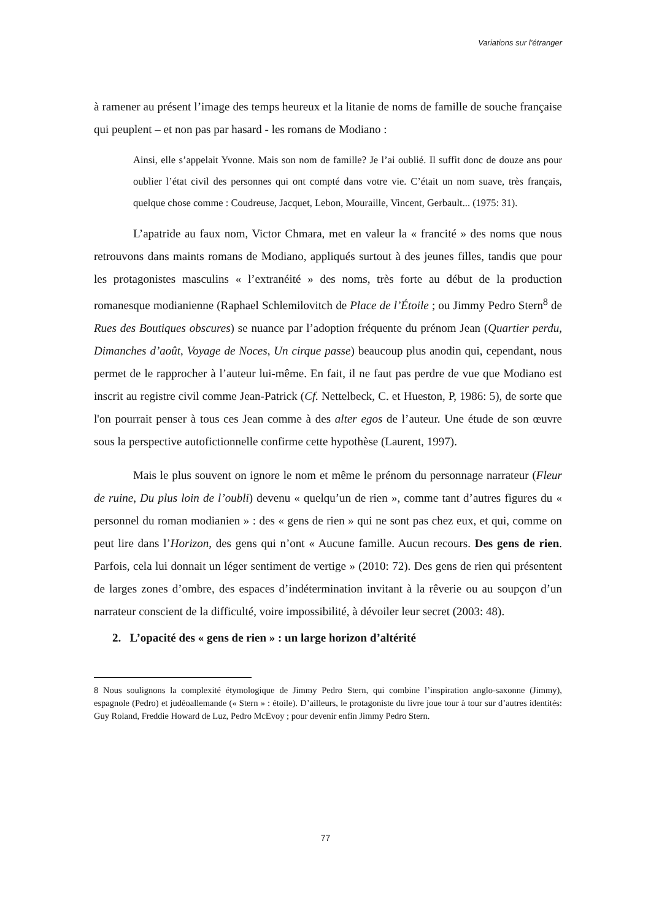Variations sur l’étranger
à ramener au présent l’image des temps heureux et la litanie de noms de famille de souche française qui peuplent – et non pas par hasard - les romans de Modiano :
Ainsi, elle s’appelait Yvonne. Mais son nom de famille? Je l’ai oublié. Il suffit donc de douze ans pour oublier l’état civil des personnes qui ont compté dans votre vie. C’était un nom suave, très français, quelque chose comme : Coudreuse, Jacquet, Lebon, Mouraille, Vincent, Gerbault... (1975: 31).
L’apatride au faux nom, Victor Chmara, met en valeur la « francité » des noms que nous retrouvons dans maints romans de Modiano, appliqués surtout à des jeunes filles, tandis que pour les protagonistes masculins « l’extranéité » des noms, très forte au début de la production romanesque modianienne (Raphael Schlemilovitch de Place de l’Étoile ; ou Jimmy Pedro Stern<sup>8</sup> de Rues des Boutiques obscures) se nuance par l’adoption fréquente du prénom Jean (Quartier perdu, Dimanches d’août, Voyage de Noces, Un cirque passe) beaucoup plus anodin qui, cependant, nous permet de le rapprocher à l’auteur lui-même. En fait, il ne faut pas perdre de vue que Modiano est inscrit au registre civil comme Jean-Patrick (Cf. Nettelbeck, C. et Hueston, P, 1986: 5), de sorte que l'on pourrait penser à tous ces Jean comme à des alter egos de l’auteur. Une étude de son œuvre sous la perspective autofictionnelle confirme cette hypothèse (Laurent, 1997).
Mais le plus souvent on ignore le nom et même le prénom du personnage narrateur (Fleur de ruine, Du plus loin de l’oubli) devenu « quelqu’un de rien », comme tant d’autres figures du « personnel du roman modianien » : des « gens de rien » qui ne sont pas chez eux, et qui, comme on peut lire dans l’Horizon, des gens qui n’ont « Aucune famille. Aucun recours. Des gens de rien. Parfois, cela lui donnait un léger sentiment de vertige » (2010: 72). Des gens de rien qui présentent de larges zones d’ombre, des espaces d’indétermination invitant à la rêverie ou au soupçon d’un narrateur conscient de la difficulté, voire impossibilité, à dévoiler leur secret (2003: 48).
2. L’opacité des « gens de rien » : un large horizon d’altérité
8 Nous soulignons la complexité étymologique de Jimmy Pedro Stern, qui combine l’inspiration anglo-saxonne (Jimmy), espagnole (Pedro) et judéoallemande (« Stern » : étoile). D’ailleurs, le protagoniste du livre joue tour à tour sur d’autres identités: Guy Roland, Freddie Howard de Luz, Pedro McEvoy ; pour devenir enfin Jimmy Pedro Stern.
77